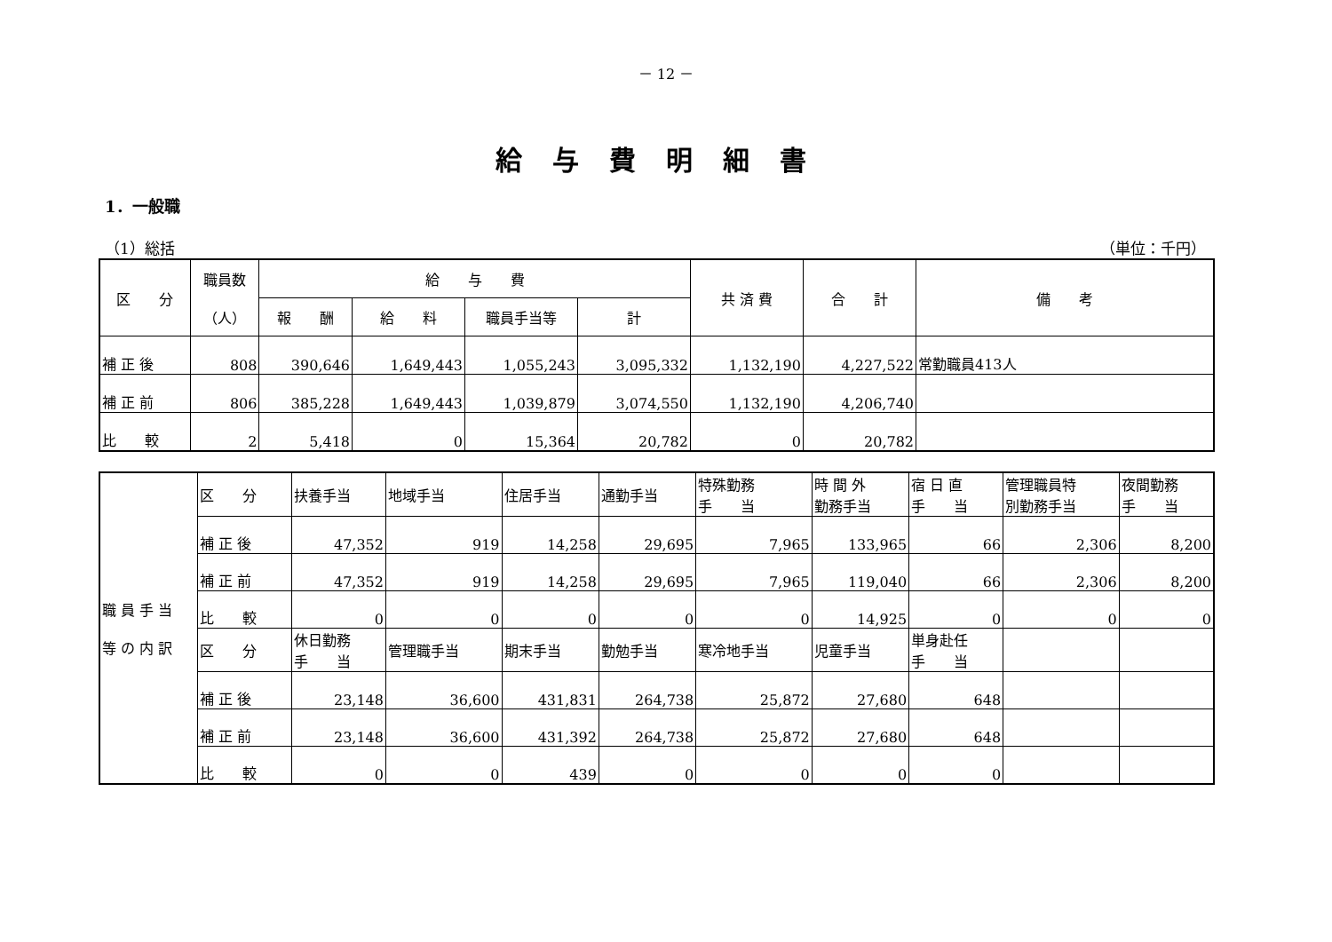－ 12 －
給与費明細書
1．一般職
（1）総括 （単位：千円）
| 区 分 | 職員数 （人） | 給 与 費 | | | | 共 済 費 | 合 計 | 備 考 |
| --- | --- | --- | --- | --- | --- | --- | --- | --- |
| | | 報 酬 | 給 料 | 職員手当等 | 計 | | | |
| 補 正 後 | 808 | 390,646 | 1,649,443 | 1,055,243 | 3,095,332 | 1,132,190 | 4,227,522 | 常勤職員413人 |
| 補 正 前 | 806 | 385,228 | 1,649,443 | 1,039,879 | 3,074,550 | 1,132,190 | 4,206,740 | |
| 比 較 | 2 | 5,418 | 0 | 15,364 | 20,782 | 0 | 20,782 | |
| 職 員 手 当 等 の 内 訳 | 区 分 | 扶養手当 | 地域手当 | 住居手当 | 通勤手当 | 特殊勤務 手 当 | 時 間 外 勤務手当 | 宿 日 直 手 当 | 管理職員特 別勤務手当 | 夜間勤務 手 当 |
| | 補 正 後 | 47,352 | 919 | 14,258 | 29,695 | 7,965 | 133,965 | 66 | 2,306 | 8,200 |
| | 補 正 前 | 47,352 | 919 | 14,258 | 29,695 | 7,965 | 119,040 | 66 | 2,306 | 8,200 |
| | 比 較 | 0 | 0 | 0 | 0 | 0 | 14,925 | 0 | 0 | 0 |
| | 区 分 | 休日勤務 手 当 | 管理職手当 | 期末手当 | 勤勉手当 | 寒冷地手当 | 児童手当 | 単身赴任 手 当 | | |
| | 補 正 後 | 23,148 | 36,600 | 431,831 | 264,738 | 25,872 | 27,680 | 648 | | |
| | 補 正 前 | 23,148 | 36,600 | 431,392 | 264,738 | 25,872 | 27,680 | 648 | | |
| | 比 較 | 0 | 0 | 439 | 0 | 0 | 0 | 0 | | |